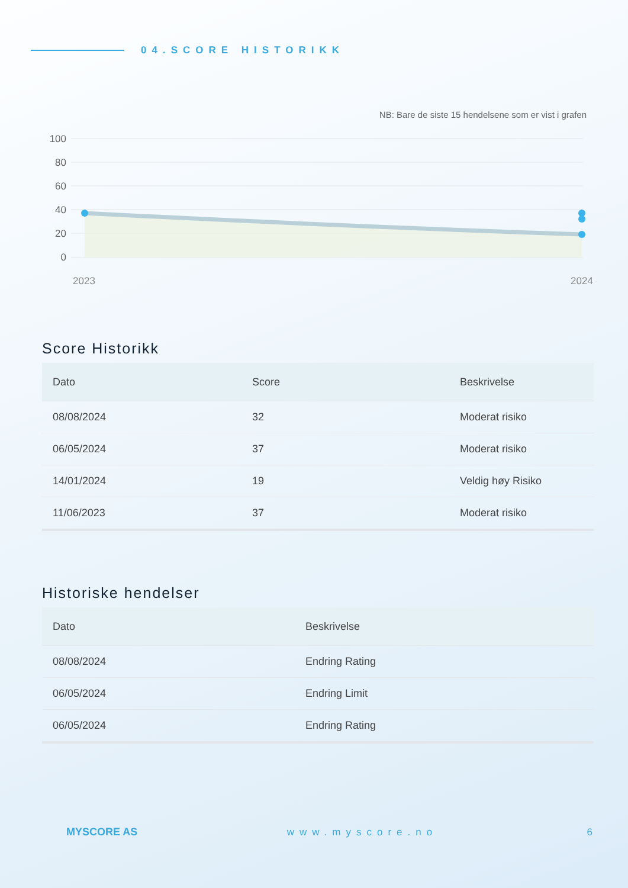04.SCORE HISTORIKK
NB: Bare de siste 15 hendelsene som er vist i grafen
100
80
60
40
20
0
2023
2024
Score Historikk
| Dato | Score | Beskrivelse |
| --- | --- | --- |
| 08/08/2024 | 32 | Moderat risiko |
| 06/05/2024 | 37 | Moderat risiko |
| 14/01/2024 | 19 | Veldig høy Risiko |
| 11/06/2023 | 37 | Moderat risiko |
Historiske hendelser
| Dato | Beskrivelse |
| --- | --- |
| 08/08/2024 | Endring Rating |
| 06/05/2024 | Endring Limit |
| 06/05/2024 | Endring Rating |
MYSCORE AS www.myscore.no 6